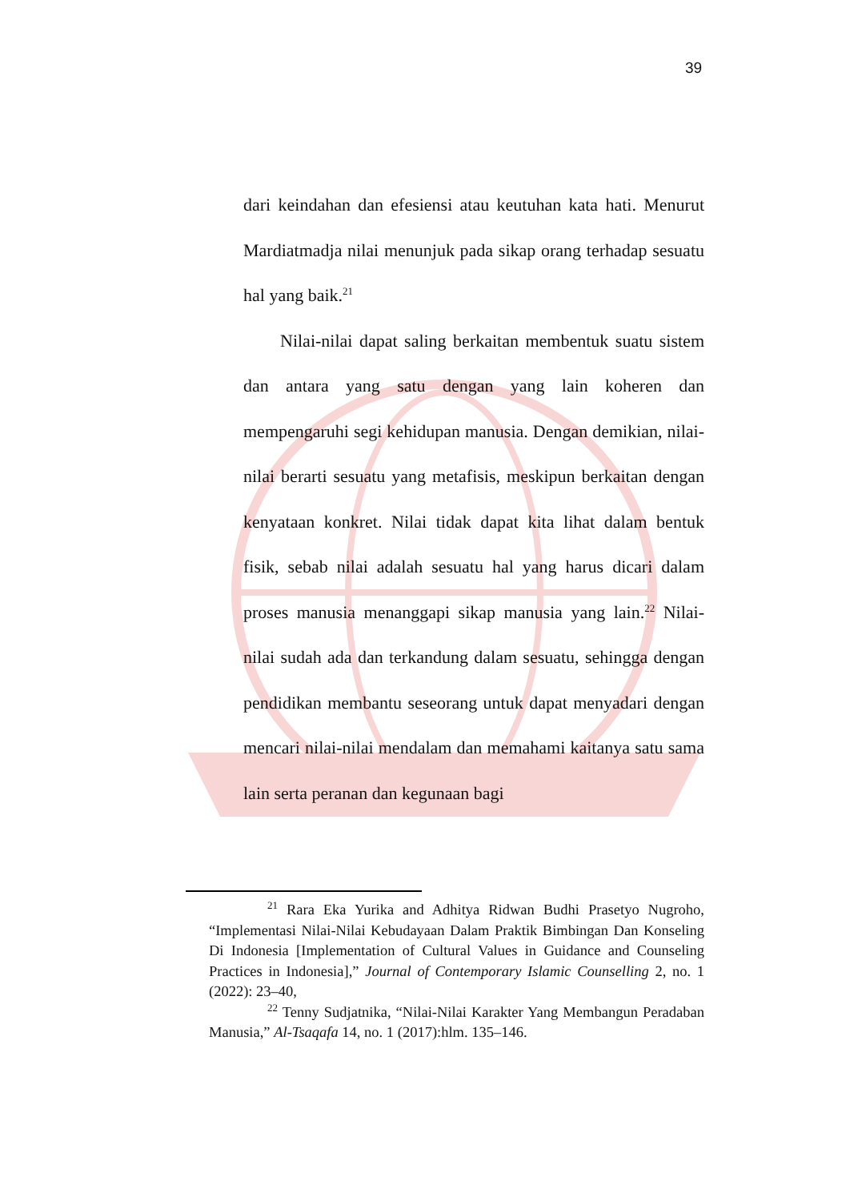39
dari keindahan dan efesiensi atau keutuhan kata hati. Menurut Mardiatmadja nilai menunjuk pada sikap orang terhadap sesuatu hal yang baik.<sup>21</sup>
Nilai-nilai dapat saling berkaitan membentuk suatu sistem dan antara yang satu dengan yang lain koheren dan mempengaruhi segi kehidupan manusia. Dengan demikian, nilai-nilai berarti sesuatu yang metafisis, meskipun berkaitan dengan kenyataan konkret. Nilai tidak dapat kita lihat dalam bentuk fisik, sebab nilai adalah sesuatu hal yang harus dicari dalam proses manusia menanggapi sikap manusia yang lain.<sup>22</sup> Nilai-nilai sudah ada dan terkandung dalam sesuatu, sehingga dengan pendidikan membantu seseorang untuk dapat menyadari dengan mencari nilai-nilai mendalam dan memahami kaitanya satu sama lain serta peranan dan kegunaan bagi
<sup>21</sup> Rara Eka Yurika and Adhitya Ridwan Budhi Prasetyo Nugroho, “Implementasi Nilai-Nilai Kebudayaan Dalam Praktik Bimbingan Dan Konseling Di Indonesia [Implementation of Cultural Values in Guidance and Counseling Practices in Indonesia],” Journal of Contemporary Islamic Counselling 2, no. 1 (2022): 23–40,
<sup>22</sup> Tenny Sudjatnika, “Nilai-Nilai Karakter Yang Membangun Peradaban Manusia,” Al-Tsaqafa 14, no. 1 (2017):hlm. 135–146.